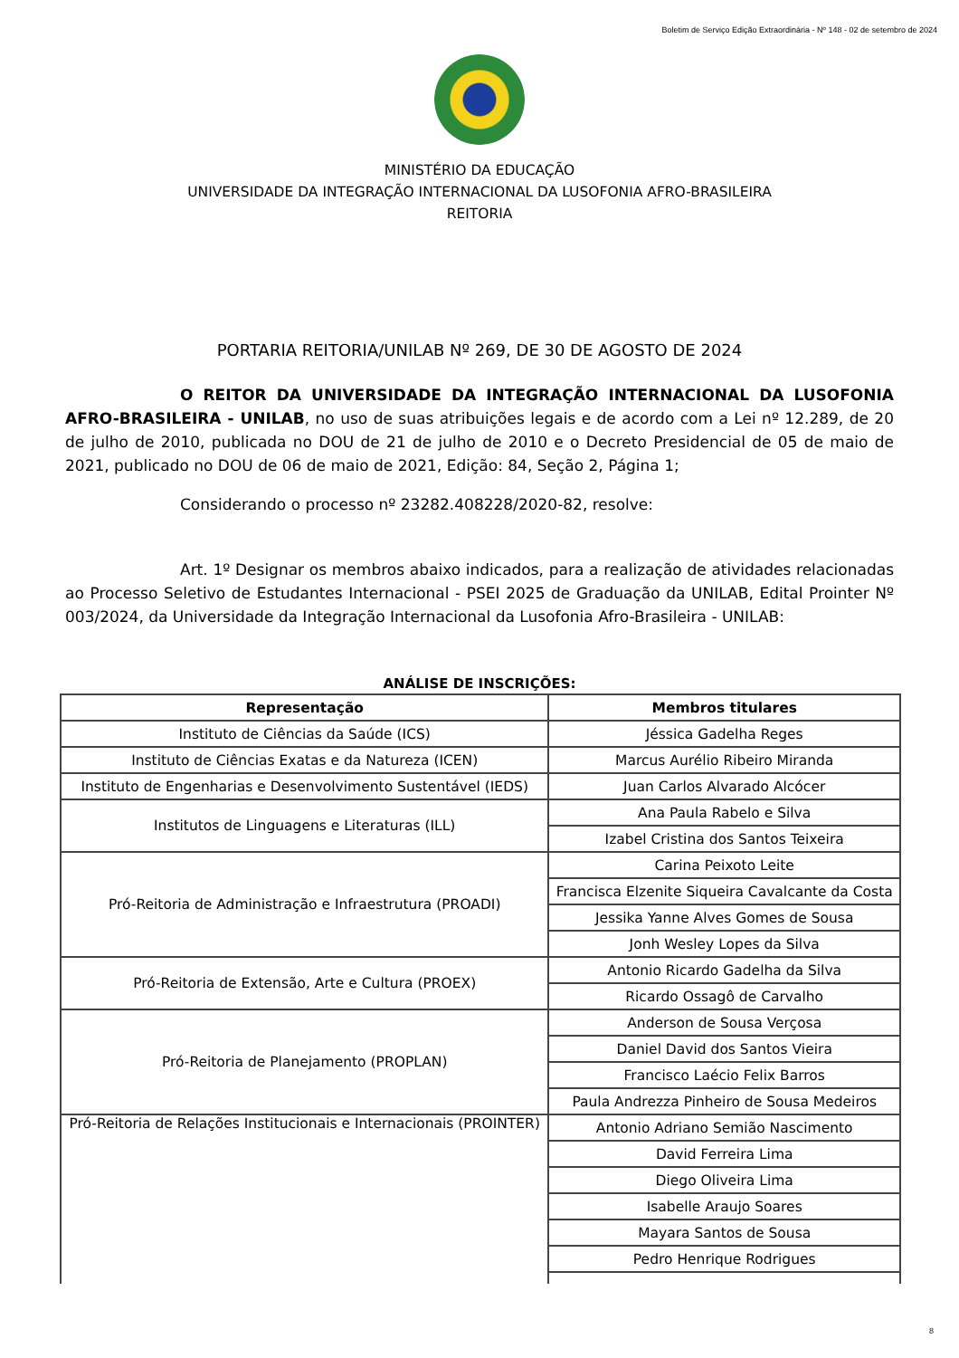Boletim de Serviço Edição Extraordinária - Nº 148 - 02 de setembro de 2024
MINISTÉRIO DA EDUCAÇÃO
UNIVERSIDADE DA INTEGRAÇÃO INTERNACIONAL DA LUSOFONIA AFRO-BRASILEIRA
REITORIA
PORTARIA REITORIA/UNILAB Nº 269, DE 30 DE AGOSTO DE 2024
O REITOR DA UNIVERSIDADE DA INTEGRAÇÃO INTERNACIONAL DA LUSOFONIA AFRO-BRASILEIRA - UNILAB, no uso de suas atribuições legais e de acordo com a Lei nº 12.289, de 20 de julho de 2010, publicada no DOU de 21 de julho de 2010 e o Decreto Presidencial de 05 de maio de 2021, publicado no DOU de 06 de maio de 2021, Edição: 84, Seção 2, Página 1;
Considerando o processo nº 23282.408228/2020-82, resolve:
Art. 1º Designar os membros abaixo indicados, para a realização de atividades relacionadas ao Processo Seletivo de Estudantes Internacional - PSEI 2025 de Graduação da UNILAB, Edital Prointer Nº 003/2024, da Universidade da Integração Internacional da Lusofonia Afro-Brasileira - UNILAB:
ANÁLISE DE INSCRIÇÕES:
| Representação | Membros titulares |
| --- | --- |
| Instituto de Ciências da Saúde (ICS) | Jéssica Gadelha Reges |
| Instituto de Ciências Exatas e da Natureza (ICEN) | Marcus Aurélio Ribeiro Miranda |
| Instituto de Engenharias e Desenvolvimento Sustentável (IEDS) | Juan Carlos Alvarado Alcócer |
| Institutos de Linguagens e Literaturas (ILL) | Ana Paula Rabelo e Silva |
| | Izabel Cristina dos Santos Teixeira |
| Pró-Reitoria de Administração e Infraestrutura (PROADI) | Carina Peixoto Leite |
| | Francisca Elzenite Siqueira Cavalcante da Costa |
| | Jessika Yanne Alves Gomes de Sousa |
| | Jonh Wesley Lopes da Silva |
| Pró-Reitoria de Extensão, Arte e Cultura (PROEX) | Antonio Ricardo Gadelha da Silva |
| | Ricardo Ossagô de Carvalho |
| Pró-Reitoria de Planejamento (PROPLAN) | Anderson de Sousa Verçosa |
| | Daniel David dos Santos Vieira |
| | Francisco Laécio Felix Barros |
| | Paula Andrezza Pinheiro de Sousa Medeiros |
| Pró-Reitoria de Relações Institucionais e Internacionais (PROINTER) | Antonio Adriano Semião Nascimento |
| | David Ferreira Lima |
| | Diego Oliveira Lima |
| | Isabelle Araujo Soares |
| | Mayara Santos de Sousa |
| | Pedro Henrique Rodrigues |
8